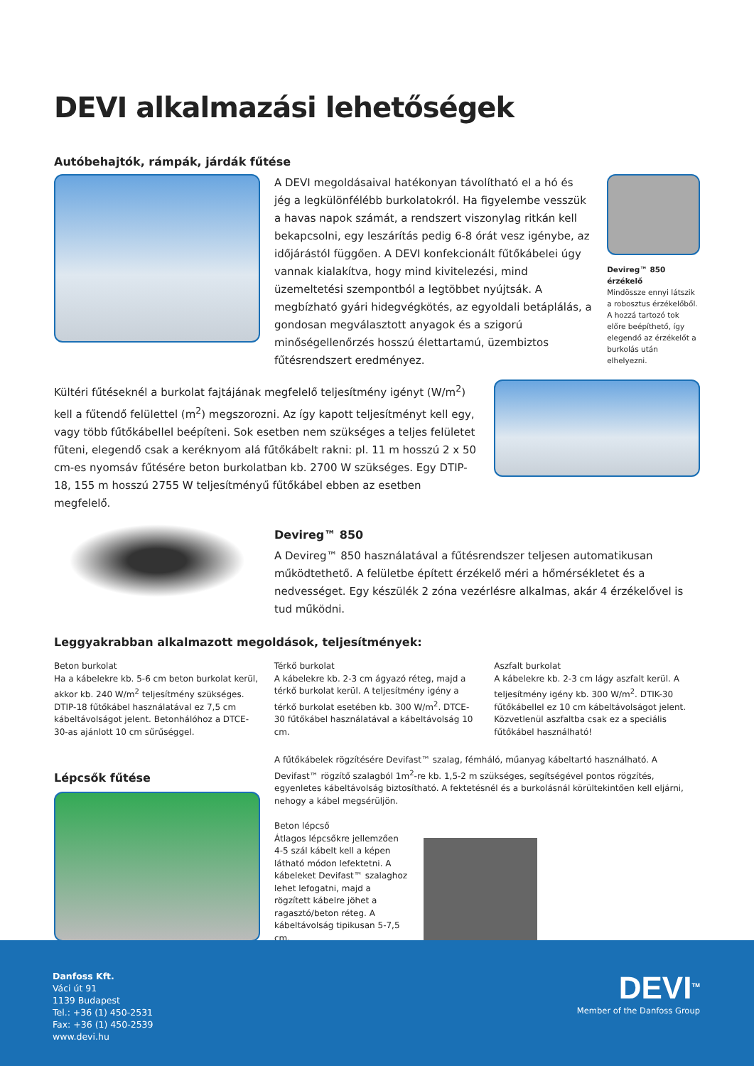DEVI alkalmazási lehetőségek
Autóbehajtók, rámpák, járdák fűtése
A DEVI megoldásaival hatékonyan távolítható el a hó és jég a legkülönfélébb burkolatokról. Ha figyelembe vesszük a havas napok számát, a rendszert viszonylag ritkán kell bekapcsolni, egy leszárítás pedig 6-8 órát vesz igénybe, az időjárástól függően. A DEVI konfekcionált fűtőkábelei úgy vannak kialakítva, hogy mind kivitelezési, mind üzemeltetési szempontból a legtöbbet nyújtsák. A megbízható gyári hidegvégkötés, az egyoldali betáplálás, a gondosan megválasztott anyagok és a szigorú minőségellenőrzés hosszú élettartamú, üzembiztos fűtésrendszert eredményez.
Devireg™ 850 érzékelő
Mindössze ennyi látszik a robosztus érzékelőből. A hozzá tartozó tok előre beépíthető, így elegendő az érzékelőt a burkolás után elhelyezni.
Kültéri fűtéseknél a burkolat fajtájának megfelelő teljesítmény igényt (W/m<sup>2</sup>) kell a fűtendő felülettel (m<sup>2</sup>) megszorozni. Az így kapott teljesítményt kell egy, vagy több fűtőkábellel beépíteni. Sok esetben nem szükséges a teljes felületet fűteni, elegendő csak a keréknyom alá fűtőkábelt rakni: pl. 11 m hosszú 2 x 50 cm-es nyomsáv fűtésére beton burkolatban kb. 2700 W szükséges. Egy DTIP-18, 155 m hosszú 2755 W teljesítményű fűtőkábel ebben az esetben megfelelő.
Devireg™ 850
A Devireg™ 850 használatával a fűtésrendszer teljesen automatikusan működtethető. A felületbe épített érzékelő méri a hőmérsékletet és a nedvességet. Egy készülék 2 zóna vezérlésre alkalmas, akár 4 érzékelővel is tud működni.
Leggyakrabban alkalmazott megoldások, teljesítmények:
Beton burkolat
Ha a kábelekre kb. 5-6 cm beton burkolat kerül, akkor kb. 240 W/m<sup>2</sup> teljesítmény szükséges. DTIP-18 fűtőkábel használatával ez 7,5 cm kábeltávolságot jelent. Betonhálóhoz a DTCE-30-as ajánlott 10 cm sűrűséggel.
Térkő burkolat
A kábelekre kb. 2-3 cm ágyazó réteg, majd a térkő burkolat kerül. A teljesítmény igény a térkő burkolat esetében kb. 300 W/m<sup>2</sup>. DTCE-30 fűtőkábel használatával a kábeltávolság 10 cm.
Aszfalt burkolat
A kábelekre kb. 2-3 cm lágy aszfalt kerül. A teljesítmény igény kb. 300 W/m<sup>2</sup>. DTIK-30 fűtőkábellel ez 10 cm kábeltávolságot jelent. Közvetlenül aszfaltba csak ez a speciális fűtőkábel használható!
Lépcsők fűtése
A fűtőkábelek rögzítésére Devifast™ szalag, fémháló, műanyag kábeltartó használható. A Devifast™ rögzítő szalagból 1m<sup>2</sup>-re kb. 1,5-2 m szükséges, segítségével pontos rögzítés, egyenletes kábeltávolság biztosítható. A fektetésnél és a burkolásnál körültekintően kell eljárni, nehogy a kábel megsérüljön.
Beton lépcső
Átlagos lépcsőkre jellemzően 4-5 szál kábelt kell a képen látható módon lefektetni. A kábeleket Devifast™ szalaghoz lehet lefogatni, majd a rögzített kábelre jöhet a ragasztó/beton réteg. A kábeltávolság tipikusan 5-7,5 cm.
Danfoss Kft.
Váci út 91
1139 Budapest
Tel.: +36 (1) 450-2531
Fax: +36 (1) 450-2539
www.devi.hu
DEVI<sup>TM</sup>
Member of the Danfoss Group